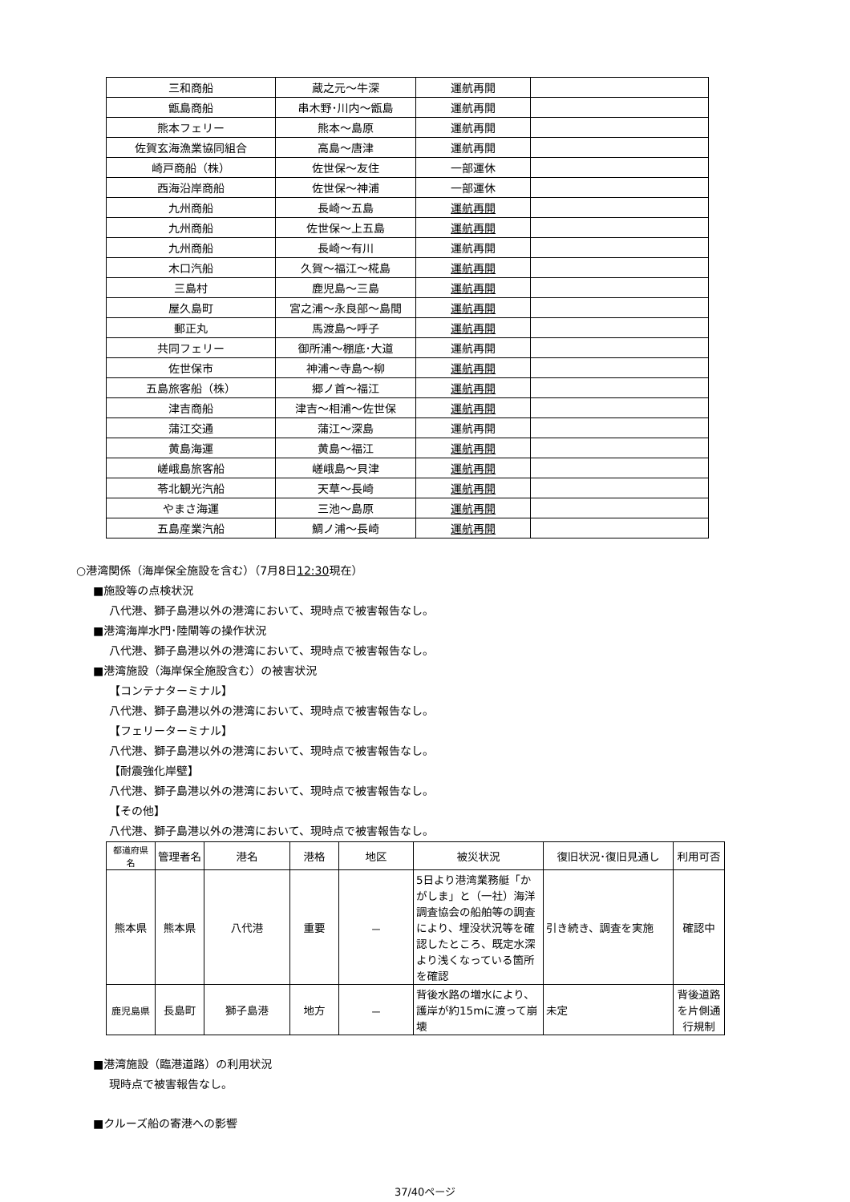| 三和商船 | 蔵之元～牛深 | 運航再開 | |
| 甑島商船 | 串木野･川内～甑島 | 運航再開 | |
| 熊本フェリー | 熊本～島原 | 運航再開 | |
| 佐賀玄海漁業協同組合 | 高島～唐津 | 運航再開 | |
| 崎戸商船（株） | 佐世保～友住 | 一部運休 | |
| 西海沿岸商船 | 佐世保～神浦 | 一部運休 | |
| 九州商船 | 長崎～五島 | 運航再開 | |
| 九州商船 | 佐世保～上五島 | 運航再開 | |
| 九州商船 | 長崎～有川 | 運航再開 | |
| 木口汽船 | 久賀～福江～椛島 | 運航再開 | |
| 三島村 | 鹿児島～三島 | 運航再開 | |
| 屋久島町 | 宮之浦～永良部～島間 | 運航再開 | |
| 郵正丸 | 馬渡島～呼子 | 運航再開 | |
| 共同フェリー | 御所浦～棚底･大道 | 運航再開 | |
| 佐世保市 | 神浦～寺島～柳 | 運航再開 | |
| 五島旅客船（株） | 郷ノ首～福江 | 運航再開 | |
| 津吉商船 | 津吉～相浦～佐世保 | 運航再開 | |
| 蒲江交通 | 蒲江～深島 | 運航再開 | |
| 黄島海運 | 黄島～福江 | 運航再開 | |
| 嵯峨島旅客船 | 嵯峨島～貝津 | 運航再開 | |
| 苓北観光汽船 | 天草～長崎 | 運航再開 | |
| やまさ海運 | 三池～島原 | 運航再開 | |
| 五島産業汽船 | 鯛ノ浦～長崎 | 運航再開 | |
○港湾関係（海岸保全施設を含む）（7月8日12:30現在）
■施設等の点検状況
八代港、獅子島港以外の港湾において、現時点で被害報告なし。
■港湾海岸水門･陸閘等の操作状況
八代港、獅子島港以外の港湾において、現時点で被害報告なし。
■港湾施設（海岸保全施設含む）の被害状況
【コンテナターミナル】
八代港、獅子島港以外の港湾において、現時点で被害報告なし。
【フェリーターミナル】
八代港、獅子島港以外の港湾において、現時点で被害報告なし。
【耐震強化岸壁】
八代港、獅子島港以外の港湾において、現時点で被害報告なし。
【その他】
八代港、獅子島港以外の港湾において、現時点で被害報告なし。
| 都道府県名 | 管理者名 | 港名 | 港格 | 地区 | 被災状況 | 復旧状況･復旧見通し | 利用可否 |
| --- | --- | --- | --- | --- | --- | --- | --- |
| 熊本県 | 熊本県 | 八代港 | 重要 | － | 5日より港湾業務艇「かがしま」と（一社）海洋調査協会の船舶等の調査により、埋没状況等を確認したところ、既定水深より浅くなっている箇所を確認 | 引き続き、調査を実施 | 確認中 |
| 鹿児島県 | 長島町 | 獅子島港 | 地方 | － | 背後水路の増水により、護岸が約15mに渡って崩壊 | 未定 | 背後道路を片側通行規制 |
■港湾施設（臨港道路）の利用状況
現時点で被害報告なし。
■クルーズ船の寄港への影響
37/40ページ